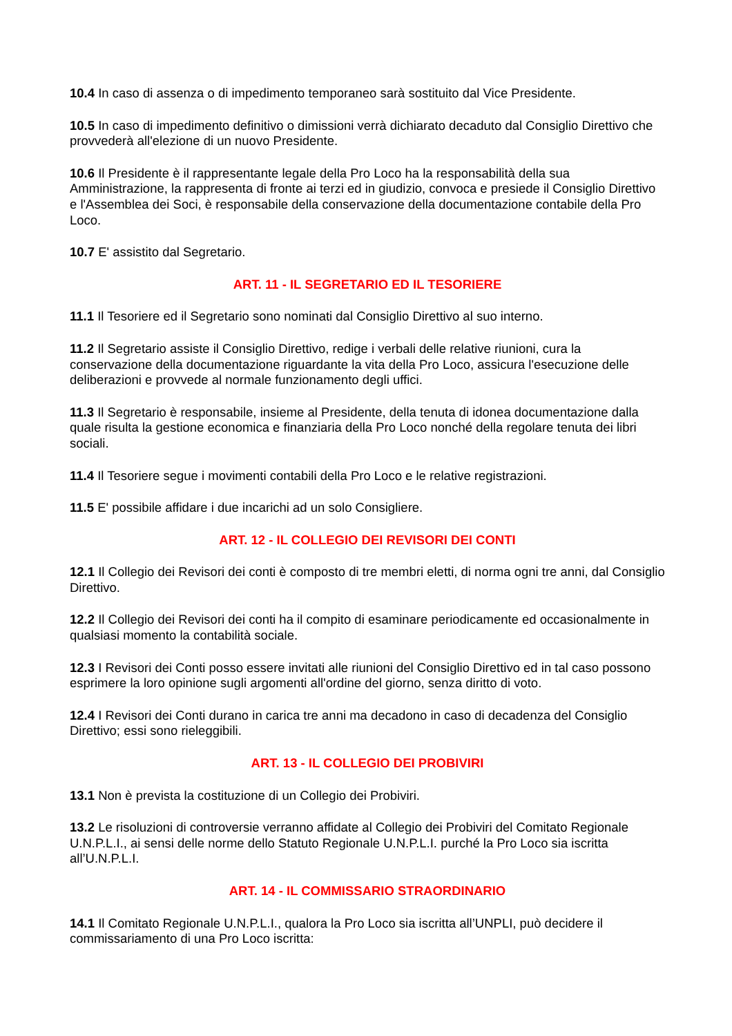10.4 In caso di assenza o di impedimento temporaneo sarà sostituito dal Vice Presidente.
10.5 In caso di impedimento definitivo o dimissioni verrà dichiarato decaduto dal Consiglio Direttivo che provvederà all'elezione di un nuovo Presidente.
10.6 Il Presidente è il rappresentante legale della Pro Loco ha la responsabilità della sua Amministrazione, la rappresenta di fronte ai terzi ed in giudizio, convoca e presiede il Consiglio Direttivo e l'Assemblea dei Soci, è responsabile della conservazione della documentazione contabile della Pro Loco.
10.7 E' assistito dal Segretario.
ART. 11 - IL SEGRETARIO ED IL TESORIERE
11.1 Il Tesoriere ed il Segretario sono nominati dal Consiglio Direttivo al suo interno.
11.2 Il Segretario assiste il Consiglio Direttivo, redige i verbali delle relative riunioni, cura la conservazione della documentazione riguardante la vita della Pro Loco, assicura l'esecuzione delle deliberazioni e provvede al normale funzionamento degli uffici.
11.3 Il Segretario è responsabile, insieme al Presidente, della tenuta di idonea documentazione dalla quale risulta la gestione economica e finanziaria della Pro Loco nonché della regolare tenuta dei libri sociali.
11.4 Il Tesoriere segue i movimenti contabili della Pro Loco e le relative registrazioni.
11.5 E' possibile affidare i due incarichi ad un solo Consigliere.
ART. 12 - IL COLLEGIO DEI REVISORI DEI CONTI
12.1 Il Collegio dei Revisori dei conti è composto di tre membri eletti, di norma ogni tre anni, dal Consiglio Direttivo.
12.2 Il Collegio dei Revisori dei conti ha il compito di esaminare periodicamente ed occasionalmente in qualsiasi momento la contabilità sociale.
12.3 I Revisori dei Conti posso essere invitati alle riunioni del Consiglio Direttivo ed in tal caso possono esprimere la loro opinione sugli argomenti all'ordine del giorno, senza diritto di voto.
12.4 I Revisori dei Conti durano in carica tre anni ma decadono in caso di decadenza del Consiglio Direttivo; essi sono rieleggibili.
ART. 13 - IL COLLEGIO DEI PROBIVIRI
13.1 Non è prevista la costituzione di un Collegio dei Probiviri.
13.2 Le risoluzioni di controversie verranno affidate al Collegio dei Probiviri del Comitato Regionale U.N.P.L.I., ai sensi delle norme dello Statuto Regionale U.N.P.L.I. purché la Pro Loco sia iscritta all’U.N.P.L.I.
ART. 14 - IL COMMISSARIO STRAORDINARIO
14.1 Il Comitato Regionale U.N.P.L.I., qualora la Pro Loco sia iscritta all’UNPLI, può decidere il commissariamento di una Pro Loco iscritta: